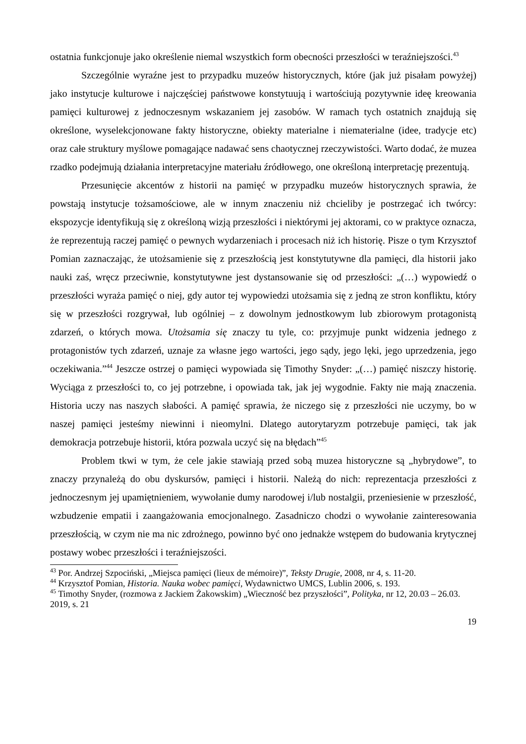ostatnia funkcjonuje jako określenie niemal wszystkich form obecności przeszłości w teraźniejszości.<sup>43</sup>
Szczególnie wyraźne jest to przypadku muzeów historycznych, które (jak już pisałam powyżej) jako instytucje kulturowe i najczęściej państwowe konstytuują i wartościują pozytywnie ideę kreowania pamięci kulturowej z jednoczesnym wskazaniem jej zasobów. W ramach tych ostatnich znajdują się określone, wyselekcjonowane fakty historyczne, obiekty materialne i niematerialne (idee, tradycje etc) oraz całe struktury myślowe pomagające nadawać sens chaotycznej rzeczywistości. Warto dodać, że muzea rzadko podejmują działania interpretacyjne materiału źródłowego, one określoną interpretację prezentują.
Przesunięcie akcentów z historii na pamięć w przypadku muzeów historycznych sprawia, że powstają instytucje tożsamościowe, ale w innym znaczeniu niż chcieliby je postrzegać ich twórcy: ekspozycje identyfikują się z określoną wizją przeszłości i niektórymi jej aktorami, co w praktyce oznacza, że reprezentują raczej pamięć o pewnych wydarzeniach i procesach niż ich historię. Pisze o tym Krzysztof Pomian zaznaczając, że utożsamienie się z przeszłością jest konstytutywne dla pamięci, dla historii jako nauki zaś, wręcz przeciwnie, konstytutywne jest dystansowanie się od przeszłości: „(…) wypowiedź o przeszłości wyraża pamięć o niej, gdy autor tej wypowiedzi utożsamia się z jedną ze stron konfliktu, który się w przeszłości rozgrywał, lub ogólniej – z dowolnym jednostkowym lub zbiorowym protagonistą zdarzeń, o których mowa. Utożsamia się znaczy tu tyle, co: przyjmuje punkt widzenia jednego z protagonistów tych zdarzeń, uznaje za własne jego wartości, jego sądy, jego lęki, jego uprzedzenia, jego oczekiwania.”<sup>44</sup> Jeszcze ostrzej o pamięci wypowiada się Timothy Snyder: „(…) pamięć niszczy historię. Wyciąga z przeszłości to, co jej potrzebne, i opowiada tak, jak jej wygodnie. Fakty nie mają znaczenia. Historia uczy nas naszych słabości. A pamięć sprawia, że niczego się z przeszłości nie uczymy, bo w naszej pamięci jesteśmy niewinni i nieomylni. Dlatego autorytaryzm potrzebuje pamięci, tak jak demokracja potrzebuje historii, która pozwala uczyć się na błędach”<sup>45</sup>
Problem tkwi w tym, że cele jakie stawiają przed sobą muzea historyczne są „hybrydowe”, to znaczy przynależą do obu dyskursów, pamięci i historii. Należą do nich: reprezentacja przeszłości z jednoczesnym jej upamiętnieniem, wywołanie dumy narodowej i/lub nostalgii, przeniesienie w przeszłość, wzbudzenie empatii i zaangażowania emocjonalnego. Zasadniczo chodzi o wywołanie zainteresowania przeszłością, w czym nie ma nic zdrożnego, powinno być ono jednakże wstępem do budowania krytycznej postawy wobec przeszłości i teraźniejszości.
<sup>43</sup> Por. Andrzej Szpociński, „Miejsca pamięci (lieux de mémoire)”, Teksty Drugie, 2008, nr 4, s. 11-20.
<sup>44</sup> Krzysztof Pomian, Historia. Nauka wobec pamięci, Wydawnictwo UMCS, Lublin 2006, s. 193.
<sup>45</sup> Timothy Snyder, (rozmowa z Jackiem Żakowskim) „Wieczność bez przyszłości”, Polityka, nr 12, 20.03 – 26.03. 2019, s. 21
19